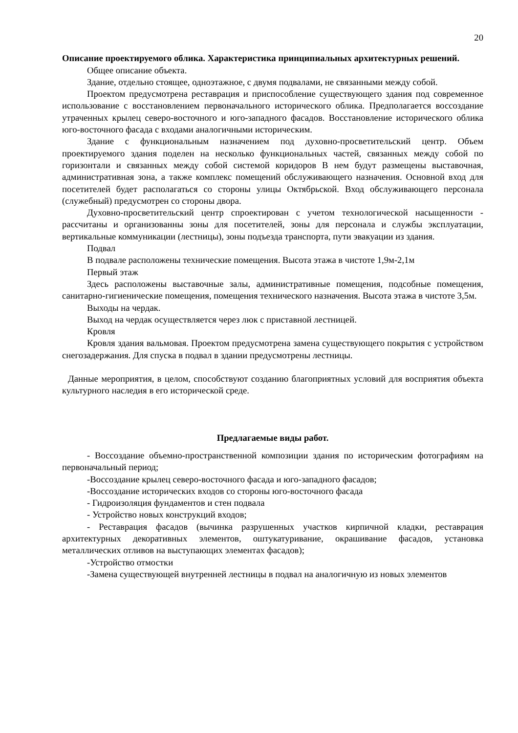20
Описание проектируемого облика. Характеристика принципиальных архитектурных решений.
Общее описание объекта.
Здание, отдельно стоящее, одноэтажное, с двумя подвалами, не связанными между собой.
Проектом предусмотрена реставрация и приспособление существующего здания под современное использование с восстановлением первоначального исторического облика. Предполагается воссоздание утраченных крылец северо-восточного и юго-западного фасадов. Восстановление исторического облика юго-восточного фасада с входами аналогичными историческим.
Здание с функциональным назначением под духовно-просветительский центр. Объем проектируемого здания поделен на несколько функциональных частей, связанных между собой по горизонтали и связанных между собой системой коридоров В нем будут размещены выставочная, административная зона, а также комплекс помещений обслуживающего назначения. Основной вход для посетителей будет располагаться со стороны улицы Октябрьской. Вход обслуживающего персонала (служебный) предусмотрен со стороны двора.
Духовно-просветительский центр спроектирован с учетом технологической насыщенности - рассчитаны и организованны зоны для посетителей, зоны для персонала и службы эксплуатации, вертикальные коммуникации (лестницы), зоны подъезда транспорта, пути эвакуации из здания.
Подвал
В подвале расположены технические помещения. Высота этажа в чистоте 1,9м-2,1м
Первый этаж
Здесь расположены выставочные залы, административные помещения, подсобные помещения, санитарно-гигиенические помещения, помещения технического назначения. Высота этажа в чистоте 3,5м.
Выходы на чердак.
Выход на чердак осуществляется через люк с приставной лестницей.
Кровля
Кровля здания вальмовая. Проектом предусмотрена замена существующего покрытия с устройством снегозадержания. Для спуска в подвал в здании предусмотрены лестницы.
Данные мероприятия, в целом, способствуют созданию благоприятных условий для восприятия объекта культурного наследия в его исторической среде.
Предлагаемые виды работ.
- Воссоздание объемно-пространственной композиции здания по историческим фотографиям на первоначальный период;
-Воссоздание крылец северо-восточного фасада и юго-западного фасадов;
-Воссоздание исторических входов со стороны юго-восточного фасада
- Гидроизоляция фундаментов и стен подвала
- Устройство новых конструкций входов;
- Реставрация фасадов (вычинка разрушенных участков кирпичной кладки, реставрация архитектурных декоративных элементов, оштукатуривание, окрашивание фасадов, установка металлических отливов на выступающих элементах фасадов);
-Устройство отмостки
-Замена существующей внутренней лестницы в подвал на аналогичную из новых элементов